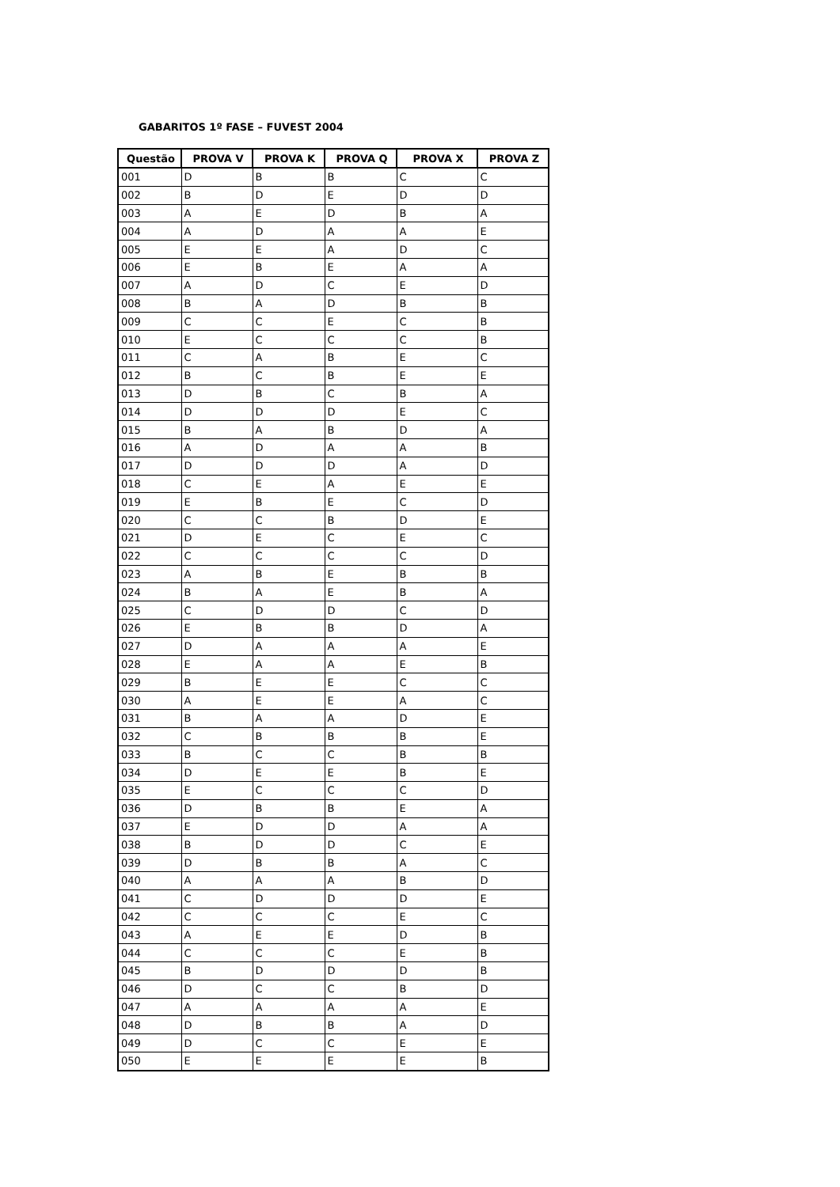GABARITOS 1º FASE – FUVEST 2004
| Questão | PROVA V | PROVA K | PROVA Q | PROVA X | PROVA Z |
| --- | --- | --- | --- | --- | --- |
| 001 | D | B | B | C | C |
| 002 | B | D | E | D | D |
| 003 | A | E | D | B | A |
| 004 | A | D | A | A | E |
| 005 | E | E | A | D | C |
| 006 | E | B | E | A | A |
| 007 | A | D | C | E | D |
| 008 | B | A | D | B | B |
| 009 | C | C | E | C | B |
| 010 | E | C | C | C | B |
| 011 | C | A | B | E | C |
| 012 | B | C | B | E | E |
| 013 | D | B | C | B | A |
| 014 | D | D | D | E | C |
| 015 | B | A | B | D | A |
| 016 | A | D | A | A | B |
| 017 | D | D | D | A | D |
| 018 | C | E | A | E | E |
| 019 | E | B | E | C | D |
| 020 | C | C | B | D | E |
| 021 | D | E | C | E | C |
| 022 | C | C | C | C | D |
| 023 | A | B | E | B | B |
| 024 | B | A | E | B | A |
| 025 | C | D | D | C | D |
| 026 | E | B | B | D | A |
| 027 | D | A | A | A | E |
| 028 | E | A | A | E | B |
| 029 | B | E | E | C | C |
| 030 | A | E | E | A | C |
| 031 | B | A | A | D | E |
| 032 | C | B | B | B | E |
| 033 | B | C | C | B | B |
| 034 | D | E | E | B | E |
| 035 | E | C | C | C | D |
| 036 | D | B | B | E | A |
| 037 | E | D | D | A | A |
| 038 | B | D | D | C | E |
| 039 | D | B | B | A | C |
| 040 | A | A | A | B | D |
| 041 | C | D | D | D | E |
| 042 | C | C | C | E | C |
| 043 | A | E | E | D | B |
| 044 | C | C | C | E | B |
| 045 | B | D | D | D | B |
| 046 | D | C | C | B | D |
| 047 | A | A | A | A | E |
| 048 | D | B | B | A | D |
| 049 | D | C | C | E | E |
| 050 | E | E | E | E | B |